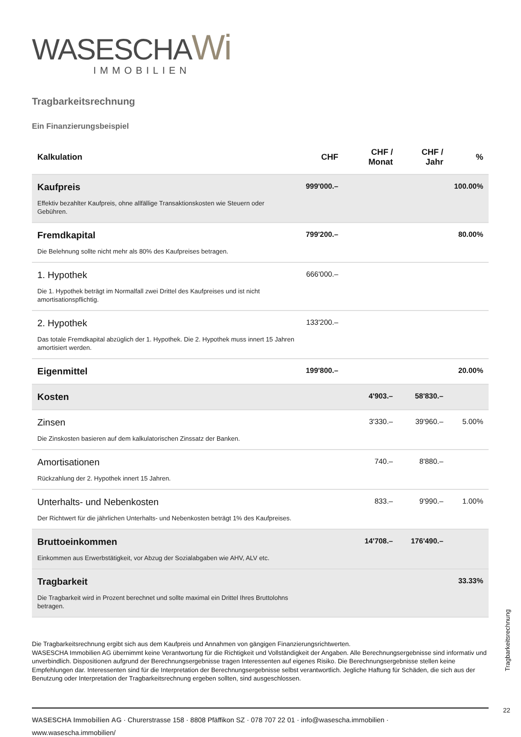WASESCHAWi
IMMOBILIEN
Tragbarkeitsrechnung
Ein Finanzierungsbeispiel
| Kalkulation | CHF | CHF / Monat | CHF / Jahr | % |
| --- | --- | --- | --- | --- |
| Kaufpreis Effektiv bezahlter Kaufpreis, ohne allfällige Transaktionskosten wie Steuern oder Gebühren. | 999'000.– | | | 100.00% |
| Fremdkapital Die Belehnung sollte nicht mehr als 80% des Kaufpreises betragen. | 799'200.– | | | 80.00% |
| 1. Hypothek Die 1. Hypothek beträgt im Normalfall zwei Drittel des Kaufpreises und ist nicht amortisationspflichtig. | 666'000.– | | | |
| 2. Hypothek Das totale Fremdkapital abzüglich der 1. Hypothek. Die 2. Hypothek muss innert 15 Jahren amortisiert werden. | 133'200.– | | | |
| Eigenmittel | 199'800.– | | | 20.00% |
| Kosten | | 4'903.– | 58'830.– | |
| Zinsen Die Zinskosten basieren auf dem kalkulatorischen Zinssatz der Banken. | | 3'330.– | 39'960.– | 5.00% |
| Amortisationen Rückzahlung der 2. Hypothek innert 15 Jahren. | | 740.– | 8'880.– | |
| Unterhalts- und Nebenkosten Der Richtwert für die jährlichen Unterhalts- und Nebenkosten beträgt 1% des Kaufpreises. | | 833.– | 9'990.– | 1.00% |
| Bruttoeinkommen Einkommen aus Erwerbstätigkeit, vor Abzug der Sozialabgaben wie AHV, ALV etc. | | 14'708.– | 176'490.– | |
| Tragbarkeit Die Tragbarkeit wird in Prozent berechnet und sollte maximal ein Drittel Ihres Bruttolohns betragen. | | | | 33.33% |
Die Tragbarkeitsrechnung ergibt sich aus dem Kaufpreis und Annahmen von gängigen Finanzierungsrichtwerten.
WASESCHA Immobilien AG übernimmt keine Verantwortung für die Richtigkeit und Vollständigkeit der Angaben. Alle Berechnungsergebnisse sind informativ und unverbindlich. Dispositionen aufgrund der Berechnungsergebnisse tragen Interessenten auf eigenes Risiko. Die Berechnungsergebnisse stellen keine Empfehlungen dar. Interessenten sind für die Interpretation der Berechnungsergebnisse selbst verantwortlich. Jegliche Haftung für Schäden, die sich aus der Benutzung oder Interpretation der Tragbarkeitsrechnung ergeben sollten, sind ausgeschlossen.
WASESCHA Immobilien AG · Churerstrasse 158 · 8808 Pfäffikon SZ · 078 707 22 01 · info@wasescha.immobilien ·
www.wasescha.immobilien/
Tragbarkeitsrechnung
22